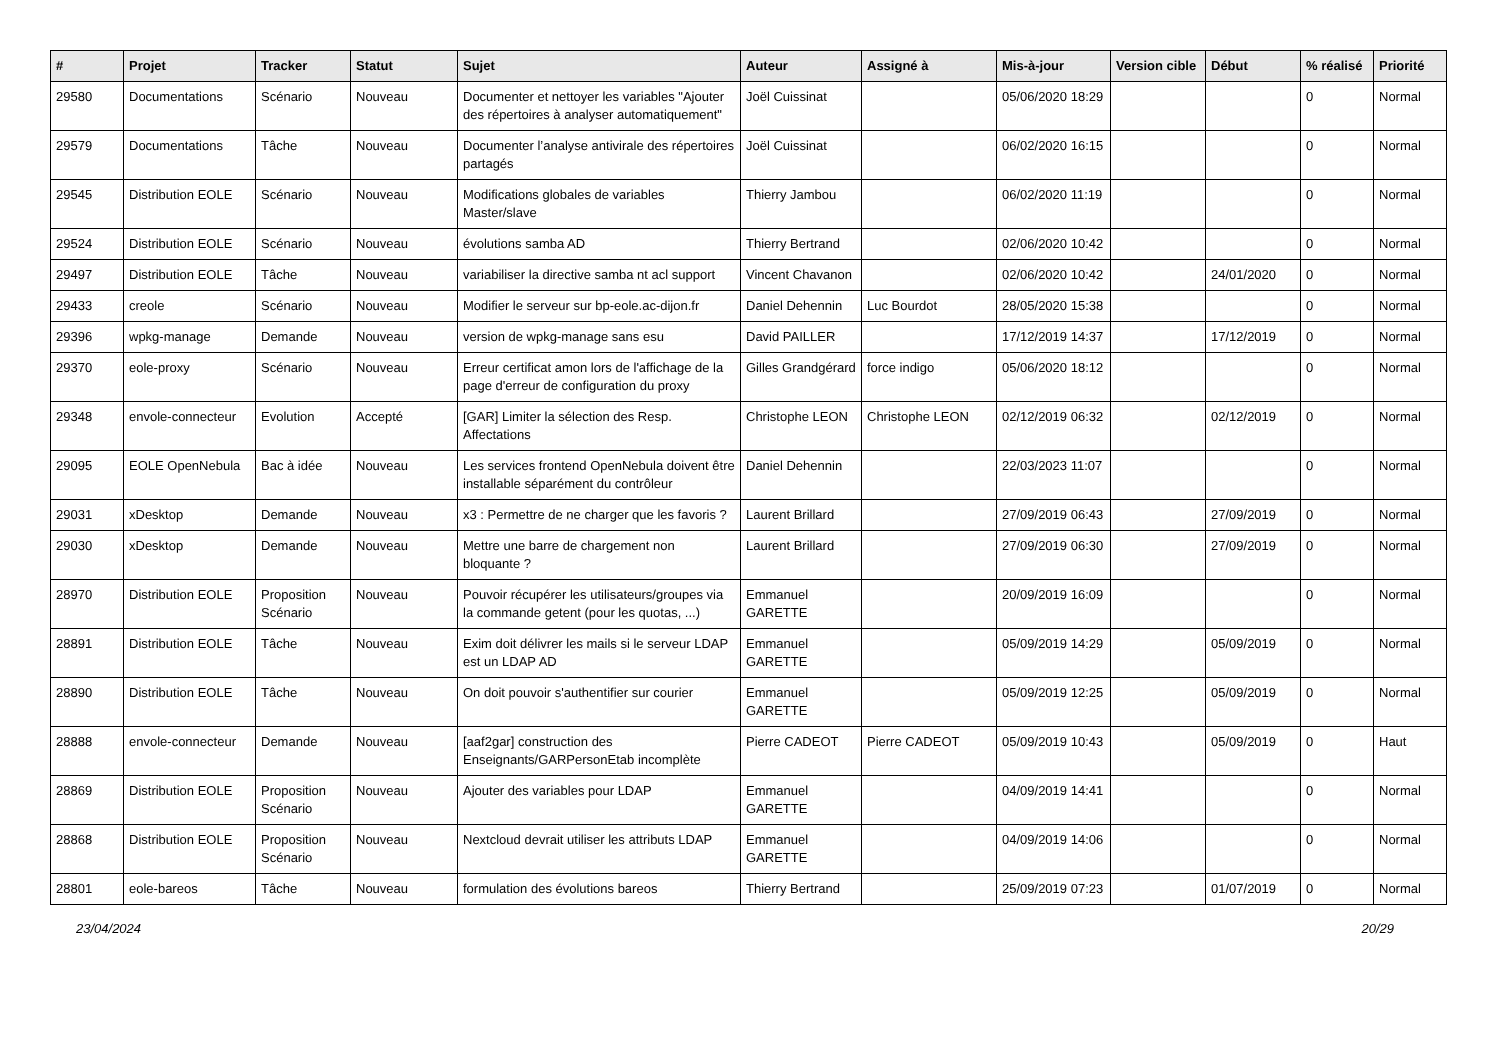| # | Projet | Tracker | Statut | Sujet | Auteur | Assigné à | Mis-à-jour | Version cible | Début | % réalisé | Priorité |
| --- | --- | --- | --- | --- | --- | --- | --- | --- | --- | --- | --- |
| 29580 | Documentations | Scénario | Nouveau | Documenter et nettoyer les variables "Ajouter des répertoires à analyser automatiquement" | Joël Cuissinat | | 05/06/2020 18:29 | | | 0 | Normal |
| 29579 | Documentations | Tâche | Nouveau | Documenter l’analyse antivirale des répertoires partagés | Joël Cuissinat | | 06/02/2020 16:15 | | | 0 | Normal |
| 29545 | Distribution EOLE | Scénario | Nouveau | Modifications globales de variables Master/slave | Thierry Jambou | | 06/02/2020 11:19 | | | 0 | Normal |
| 29524 | Distribution EOLE | Scénario | Nouveau | évolutions samba AD | Thierry Bertrand | | 02/06/2020 10:42 | | | 0 | Normal |
| 29497 | Distribution EOLE | Tâche | Nouveau | variabiliser la directive samba nt acl support | Vincent Chavanon | | 02/06/2020 10:42 | | 24/01/2020 | 0 | Normal |
| 29433 | creole | Scénario | Nouveau | Modifier le serveur sur bp-eole.ac-dijon.fr | Daniel Dehennin | Luc Bourdot | 28/05/2020 15:38 | | | 0 | Normal |
| 29396 | wpkg-manage | Demande | Nouveau | version de wpkg-manage sans esu | David PAILLER | | 17/12/2019 14:37 | | 17/12/2019 | 0 | Normal |
| 29370 | eole-proxy | Scénario | Nouveau | Erreur certificat amon lors de l'affichage de la page d'erreur de configuration du proxy | Gilles Grandgérard | force indigo | 05/06/2020 18:12 | | | 0 | Normal |
| 29348 | envole-connecteur | Evolution | Accepté | [GAR] Limiter la sélection des Resp. Affectations | Christophe LEON | Christophe LEON | 02/12/2019 06:32 | | 02/12/2019 | 0 | Normal |
| 29095 | EOLE OpenNebula | Bac à idée | Nouveau | Les services frontend OpenNebula doivent être installable séparément du contrôleur | Daniel Dehennin | | 22/03/2023 11:07 | | | 0 | Normal |
| 29031 | xDesktop | Demande | Nouveau | x3 : Permettre de ne charger que les favoris ? | Laurent Brillard | | 27/09/2019 06:43 | | 27/09/2019 | 0 | Normal |
| 29030 | xDesktop | Demande | Nouveau | Mettre une barre de chargement non bloquante ? | Laurent Brillard | | 27/09/2019 06:30 | | 27/09/2019 | 0 | Normal |
| 28970 | Distribution EOLE | Proposition Scénario | Nouveau | Pouvoir récupérer les utilisateurs/groupes via la commande getent (pour les quotas, ...) | Emmanuel GARETTE | | 20/09/2019 16:09 | | | 0 | Normal |
| 28891 | Distribution EOLE | Tâche | Nouveau | Exim doit délivrer les mails si le serveur LDAP est un LDAP AD | Emmanuel GARETTE | | 05/09/2019 14:29 | | 05/09/2019 | 0 | Normal |
| 28890 | Distribution EOLE | Tâche | Nouveau | On doit pouvoir s'authentifier sur courier | Emmanuel GARETTE | | 05/09/2019 12:25 | | 05/09/2019 | 0 | Normal |
| 28888 | envole-connecteur | Demande | Nouveau | [aaf2gar] construction des Enseignants/GARPersonEtab incomplète | Pierre CADEOT | Pierre CADEOT | 05/09/2019 10:43 | | 05/09/2019 | 0 | Haut |
| 28869 | Distribution EOLE | Proposition Scénario | Nouveau | Ajouter des variables pour LDAP | Emmanuel GARETTE | | 04/09/2019 14:41 | | | 0 | Normal |
| 28868 | Distribution EOLE | Proposition Scénario | Nouveau | Nextcloud devrait utiliser les attributs LDAP | Emmanuel GARETTE | | 04/09/2019 14:06 | | | 0 | Normal |
| 28801 | eole-bareos | Tâche | Nouveau | formulation des évolutions bareos | Thierry Bertrand | | 25/09/2019 07:23 | | 01/07/2019 | 0 | Normal |
23/04/2024 20/29